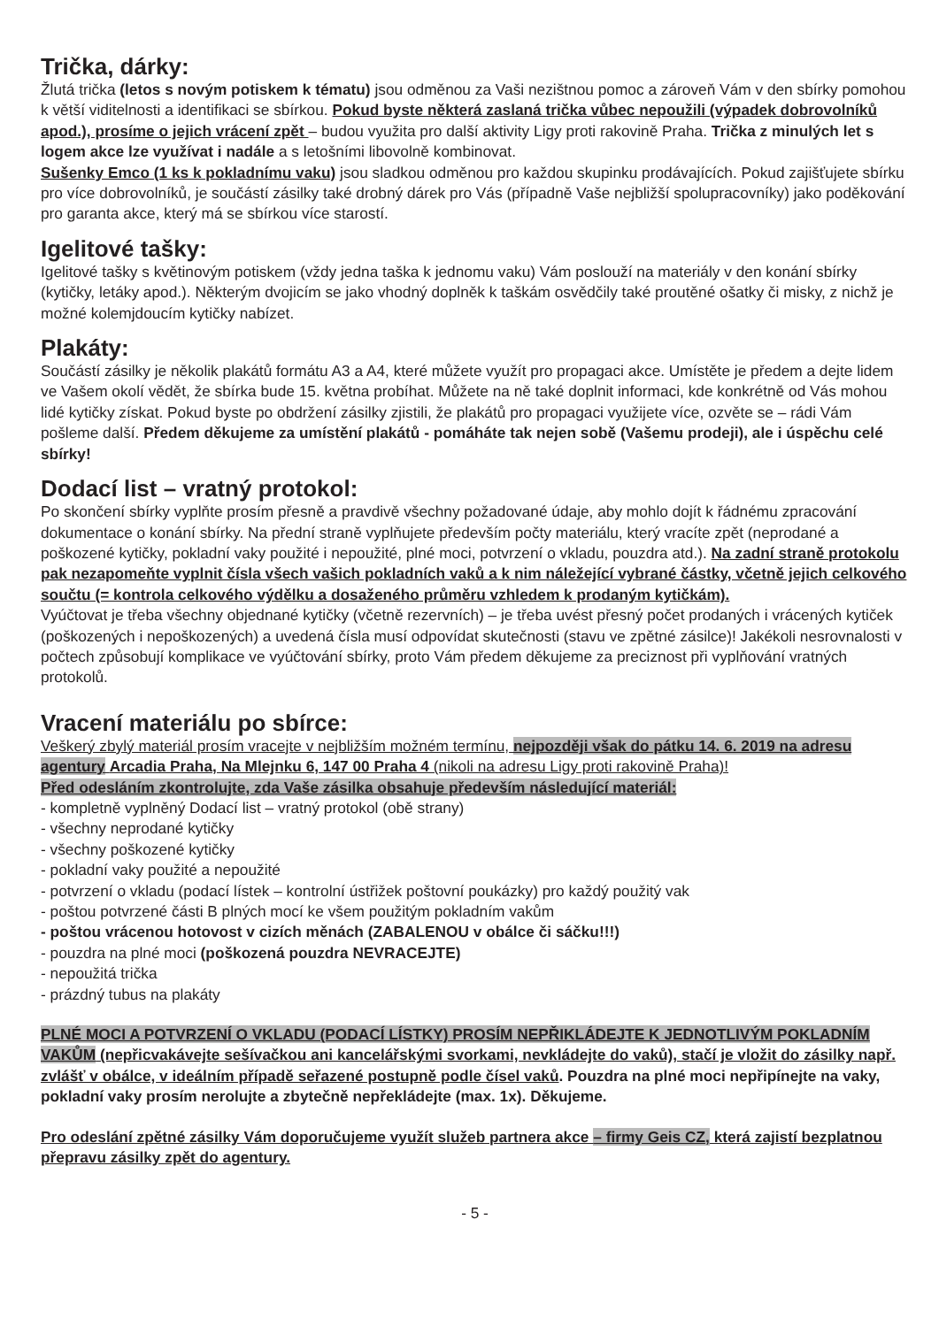Trička, dárky:
Žlutá trička (letos s novým potiskem k tématu) jsou odměnou za Vaši nezištnou pomoc a zároveň Vám v den sbírky pomohou k větší viditelnosti a identifikaci se sbírkou. Pokud byste některá zaslaná trička vůbec nepoužili (výpadek dobrovolníků apod.), prosíme o jejich vrácení zpět – budou využita pro další aktivity Ligy proti rakovině Praha. Trička z minulých let s logem akce lze využívat i nadále a s letošními libovolně kombinovat.
Sušenky Emco (1 ks k pokladnímu vaku) jsou sladkou odměnou pro každou skupinku prodávajících. Pokud zajišťujete sbírku pro více dobrovolníků, je součástí zásilky také drobný dárek pro Vás (případně Vaše nejbližší spolupracovníky) jako poděkování pro garanta akce, který má se sbírkou více starostí.
Igelitové tašky:
Igelitové tašky s květinovým potiskem (vždy jedna taška k jednomu vaku) Vám poslouží na materiály v den konání sbírky (kytičky, letáky apod.). Některým dvojicím se jako vhodný doplněk k taškám osvědčily také proutěné ošatky či misky, z nichž je možné kolemjdoucím kytičky nabízet.
Plakáty:
Součástí zásilky je několik plakátů formátu A3 a A4, které můžete využít pro propagaci akce. Umístěte je předem a dejte lidem ve Vašem okolí vědět, že sbírka bude 15. května probíhat. Můžete na ně také doplnit informaci, kde konkrétně od Vás mohou lidé kytičky získat. Pokud byste po obdržení zásilky zjistili, že plakátů pro propagaci využijete více, ozvěte se – rádi Vám pošleme další. Předem děkujeme za umístění plakátů - pomáháte tak nejen sobě (Vašemu prodeji), ale i úspěchu celé sbírky!
Dodací list – vratný protokol:
Po skončení sbírky vyplňte prosím přesně a pravdivě všechny požadované údaje, aby mohlo dojít k řádnému zpracování dokumentace o konání sbírky. Na přední straně vyplňujete především počty materiálu, který vracíte zpět (neprodané a poškozené kytičky, pokladní vaky použité i nepoužité, plné moci, potvrzení o vkladu, pouzdra atd.). Na zadní straně protokolu pak nezapomeňte vyplnit čísla všech vašich pokladních vaků a k nim náležející vybrané částky, včetně jejich celkového součtu (= kontrola celkového výdělku a dosaženého průměru vzhledem k prodaným kytičkám).
Vyúčtovat je třeba všechny objednané kytičky (včetně rezervních) – je třeba uvést přesný počet prodaných i vrácených kytiček (poškozených i nepoškozených) a uvedená čísla musí odpovídat skutečnosti (stavu ve zpětné zásilce)! Jakékoli nesrovnalosti v počtech způsobují komplikace ve vyúčtování sbírky, proto Vám předem děkujeme za preciznost při vyplňování vratných protokolů.
Vracení materiálu po sbírce:
Veškerý zbylý materiál prosím vracejte v nejbližším možném termínu, nejpozději však do pátku 14. 6. 2019 na adresu agentury Arcadia Praha, Na Mlejnku 6, 147 00 Praha 4 (nikoli na adresu Ligy proti rakovině Praha)!
Před odesláním zkontrolujte, zda Vaše zásilka obsahuje především následující materiál:
- kompletně vyplněný Dodací list – vratný protokol (obě strany)
- všechny neprodané kytičky
- všechny poškozené kytičky
- pokladní vaky použité a nepoužité
- potvrzení o vkladu (podací lístek – kontrolní ústřižek poštovní poukázky) pro každý použitý vak
- poštou potvrzené části B plných mocí ke všem použitým pokladním vakům
- poštou vrácenou hotovost v cizích měnách (ZABALENOU v obálce či sáčku!!!)
- pouzdra na plné moci (poškozená pouzdra NEVRACEJTE)
- nepoužitá trička
- prázdný tubus na plakáty
PLNÉ MOCI A POTVRZENÍ O VKLADU (PODACÍ LÍSTKY) PROSÍM NEPŘIKLÁDEJTE K JEDNOTLIVÝM POKLADNÍM VAKŮM (nepřicvakávejte sešívačkou ani kancelářskými svorkami, nevkládejte do vaků), stačí je vložit do zásilky např. zvlášť v obálce, v ideálním případě seřazené postupně podle čísel vaků. Pouzdra na plné moci nepřipínejte na vaky, pokladní vaky prosím nerolujte a zbytečně nepřekládejte (max. 1x). Děkujeme.
Pro odeslání zpětné zásilky Vám doporučujeme využít služeb partnera akce – firmy Geis CZ, která zajistí bezplatnou přepravu zásilky zpět do agentury.
- 5 -